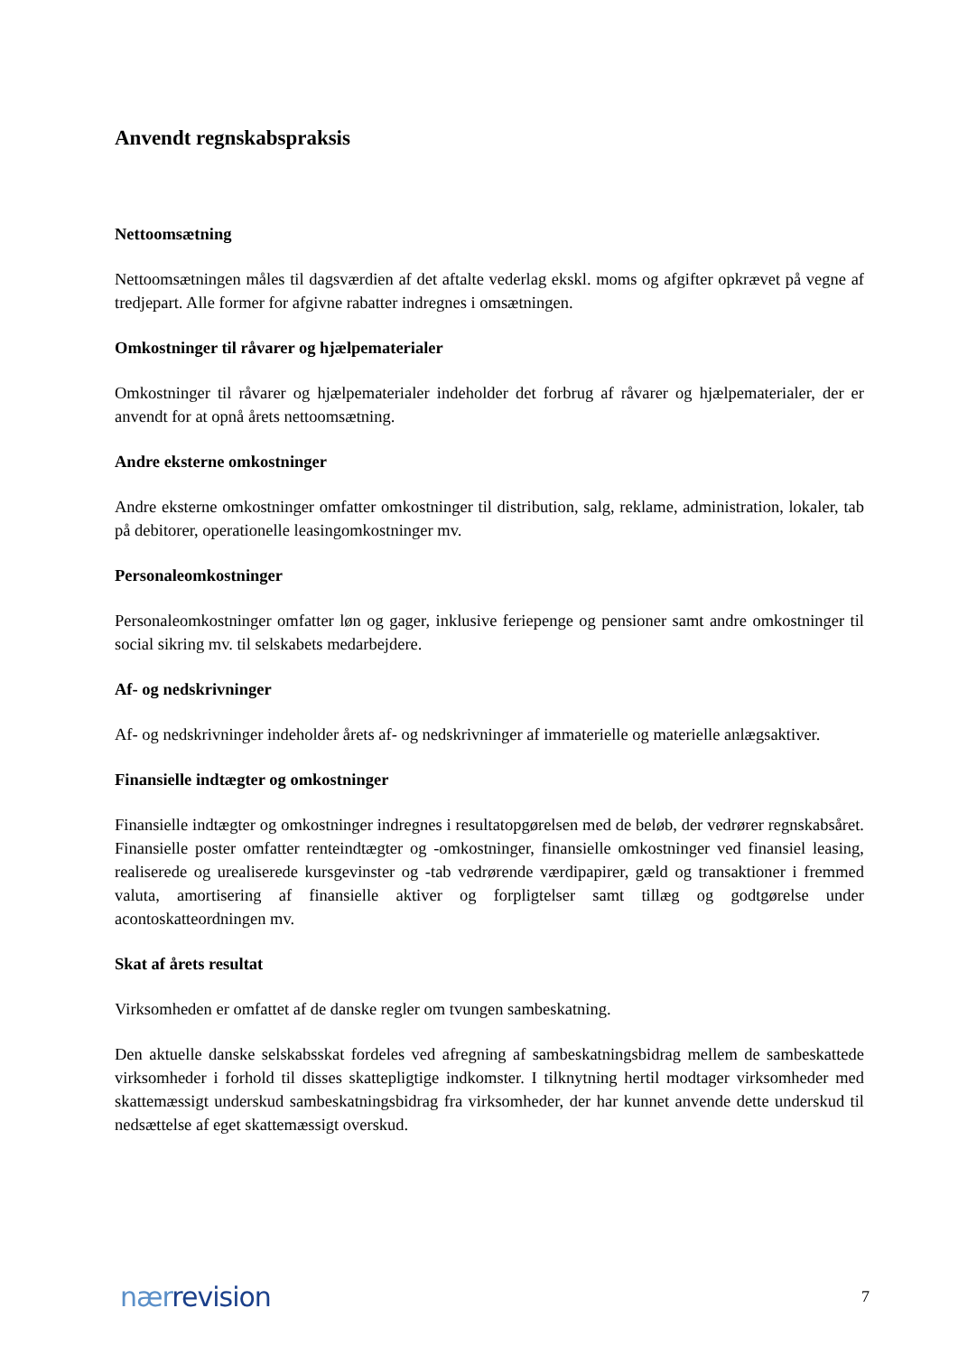Anvendt regnskabspraksis
Nettoomsætning
Nettoomsætningen måles til dagsværdien af det aftalte vederlag ekskl. moms og afgifter opkrævet på vegne af tredjepart. Alle former for afgivne rabatter indregnes i omsætningen.
Omkostninger til råvarer og hjælpematerialer
Omkostninger til råvarer og hjælpematerialer indeholder det forbrug af råvarer og hjælpematerialer, der er anvendt for at opnå årets nettoomsætning.
Andre eksterne omkostninger
Andre eksterne omkostninger omfatter omkostninger til distribution, salg, reklame, administration, lokaler, tab på debitorer, operationelle leasingomkostninger mv.
Personaleomkostninger
Personaleomkostninger omfatter løn og gager, inklusive feriepenge og pensioner samt andre omkostninger til social sikring mv. til selskabets medarbejdere.
Af- og nedskrivninger
Af- og nedskrivninger indeholder årets af- og nedskrivninger af immaterielle og materielle anlægsaktiver.
Finansielle indtægter og omkostninger
Finansielle indtægter og omkostninger indregnes i resultatopgørelsen med de beløb, der vedrører regnskabsåret. Finansielle poster omfatter renteindtægter og -omkostninger, finansielle omkostninger ved finansiel leasing, realiserede og urealiserede kursgevinster og -tab vedrørende værdipapirer, gæld og transaktioner i fremmed valuta, amortisering af finansielle aktiver og forpligtelser samt tillæg og godtgørelse under acontoskatteordningen mv.
Skat af årets resultat
Virksomheden er omfattet af de danske regler om tvungen sambeskatning.
Den aktuelle danske selskabsskat fordeles ved afregning af sambeskatningsbidrag mellem de sambeskattede virksomheder i forhold til disses skattepligtige indkomster. I tilknytning hertil modtager virksomheder med skattemæssigt underskud sambeskatningsbidrag fra virksomheder, der har kunnet anvende dette underskud til nedsættelse af eget skattemæssigt overskud.
nærrevision 7